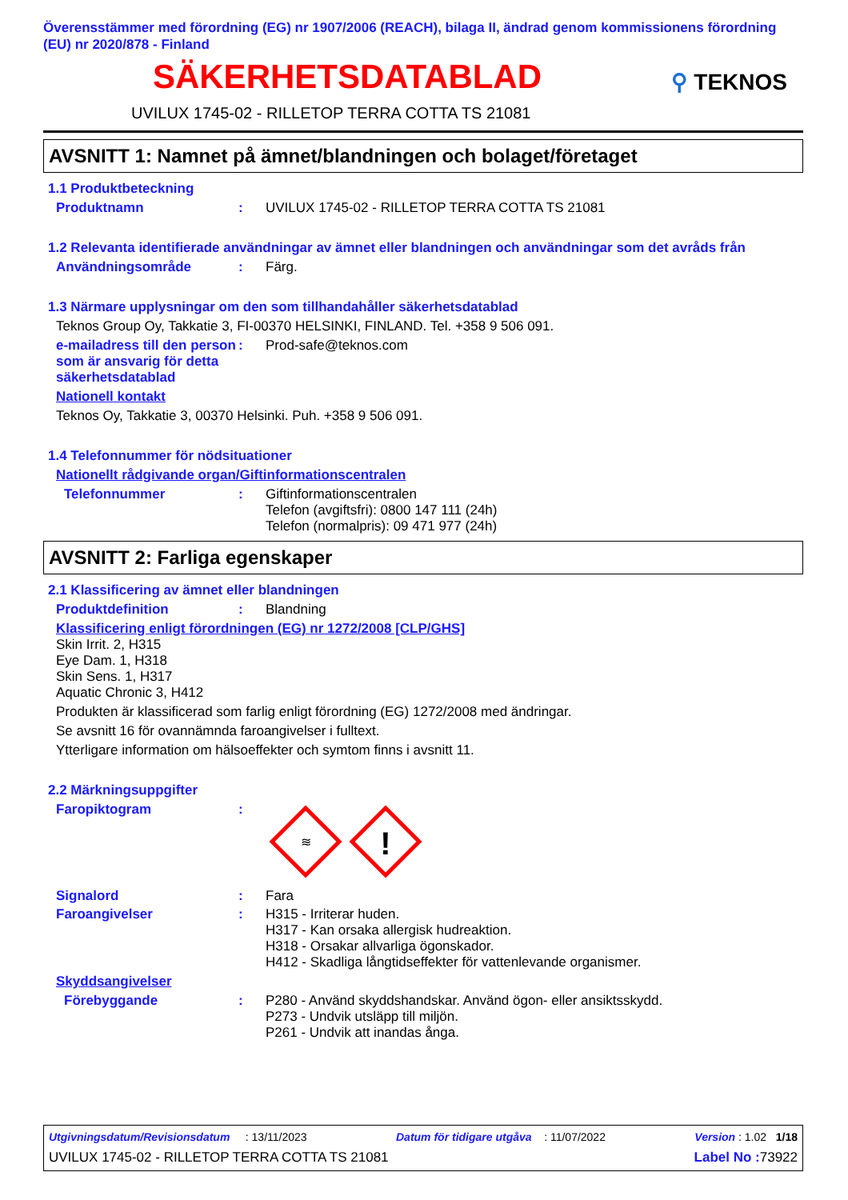Överensstämmer med förordning (EG) nr 1907/2006 (REACH), bilaga II, ändrad genom kommissionens förordning (EU) nr 2020/878 - Finland
SÄKERHETSDATABLAD
⚲ TEKNOS
UVILUX 1745-02 - RILLETOP TERRA COTTA TS 21081
AVSNITT 1: Namnet på ämnet/blandningen och bolaget/företaget
1.1 Produktbeteckning
Produktnamn: UVILUX 1745-02 - RILLETOP TERRA COTTA TS 21081
1.2 Relevanta identifierade användningar av ämnet eller blandningen och användningar som det avråds från
Användningsområde: Färg.
1.3 Närmare upplysningar om den som tillhandahåller säkerhetsdatablad
Teknos Group Oy, Takkatie 3, FI-00370 HELSINKI, FINLAND. Tel. +358 9 506 091.
e-mailadress till den person som är ansvarig för detta säkerhetsdatablad: Prod-safe@teknos.com
Nationell kontakt
Teknos Oy, Takkatie 3, 00370 Helsinki. Puh. +358 9 506 091.
1.4 Telefonnummer för nödsituationer
Nationellt rådgivande organ/Giftinformationscentralen
Telefonnummer: Giftinformationscentralen
Telefon (avgiftsfri): 0800 147 111 (24h)
Telefon (normalpris): 09 471 977 (24h)
AVSNITT 2: Farliga egenskaper
2.1 Klassificering av ämnet eller blandningen
Produktdefinition: Blandning
Klassificering enligt förordningen (EG) nr 1272/2008 [CLP/GHS]
Skin Irrit. 2, H315
Eye Dam. 1, H318
Skin Sens. 1, H317
Aquatic Chronic 3, H412
Produkten är klassificerad som farlig enligt förordning (EG) 1272/2008 med ändringar.
Se avsnitt 16 för ovannämnda faroangivelser i fulltext.
Ytterligare information om hälsoeffekter och symtom finns i avsnitt 11.
2.2 Märkningsuppgifter
Faropiktogram:
≋
!
Signalord: Fara
Faroangivelser: H315 - Irriterar huden.
H317 - Kan orsaka allergisk hudreaktion.
H318 - Orsakar allvarliga ögonskador.
H412 - Skadliga långtidseffekter för vattenlevande organismer.
Skyddsangivelser
Förebyggande: P280 - Använd skyddshandskar. Använd ögon- eller ansiktsskydd.
P273 - Undvik utsläpp till miljön.
P261 - Undvik att inandas ånga.
Utgivningsdatum/Revisionsdatum : 13/11/2023 Datum för tidigare utgåva : 11/07/2022 Version : 1.02 1/18
UVILUX 1745-02 - RILLETOP TERRA COTTA TS 21081 Label No : 73922